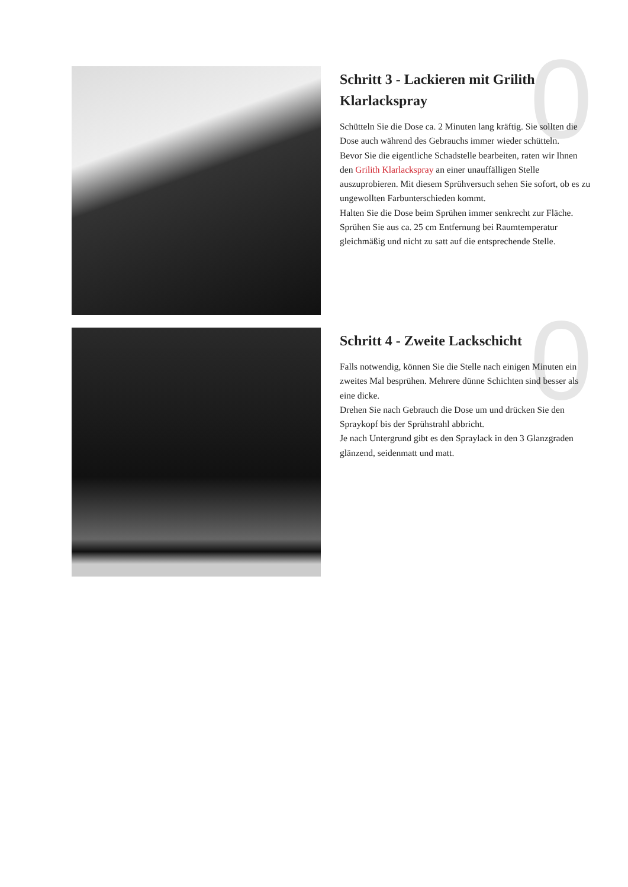0
Schritt 3 - Lackieren mit Grilith Klarlackspray
Schütteln Sie die Dose ca. 2 Minuten lang kräftig. Sie sollten die Dose auch während des Gebrauchs immer wieder schütteln.
Bevor Sie die eigentliche Schadstelle bearbeiten, raten wir Ihnen den Grilith Klarlackspray an einer unauffälligen Stelle auszuprobieren. Mit diesem Sprühversuch sehen Sie sofort, ob es zu ungewollten Farbunterschieden kommt.
Halten Sie die Dose beim Sprühen immer senkrecht zur Fläche. Sprühen Sie aus ca. 25 cm Entfernung bei Raumtemperatur gleichmäßig und nicht zu satt auf die entsprechende Stelle.
0
Schritt 4 - Zweite Lackschicht
Falls notwendig, können Sie die Stelle nach einigen Minuten ein zweites Mal besprühen. Mehrere dünne Schichten sind besser als eine dicke.
Drehen Sie nach Gebrauch die Dose um und drücken Sie den Spraykopf bis der Sprühstrahl abbricht.
Je nach Untergrund gibt es den Spraylack in den 3 Glanzgraden glänzend, seidenmatt und matt.